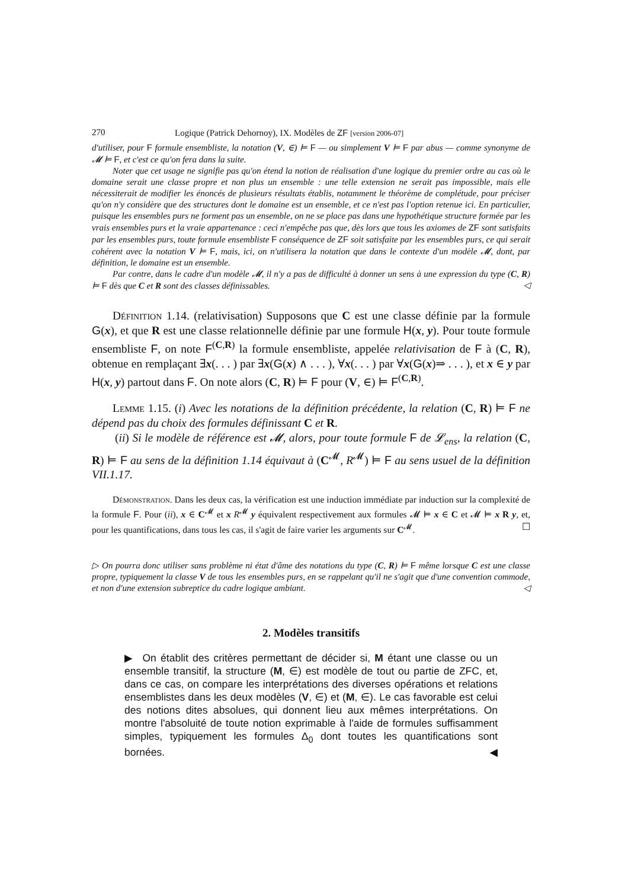270 Logique (Patrick Dehornoy), IX. Modèles de ZF [version 2006-07]
d'utiliser, pour F formule ensembliste, la notation (V, ∈) ⊨ F — ou simplement V ⊨ F par abus — comme synonyme de 𝓜 ⊨ F, et c'est ce qu'on fera dans la suite.
Noter que cet usage ne signifie pas qu'on étend la notion de réalisation d'une logique du premier ordre au cas où le domaine serait une classe propre et non plus un ensemble : une telle extension ne serait pas impossible, mais elle nécessiterait de modifier les énoncés de plusieurs résultats établis, notamment le théorème de complétude, pour préciser qu'on n'y considère que des structures dont le domaine est un ensemble, et ce n'est pas l'option retenue ici. En particulier, puisque les ensembles purs ne forment pas un ensemble, on ne se place pas dans une hypothétique structure formée par les vrais ensembles purs et la vraie appartenance : ceci n'empêche pas que, dès lors que tous les axiomes de ZF sont satisfaits par les ensembles purs, toute formule ensembliste F conséquence de ZF soit satisfaite par les ensembles purs, ce qui serait cohérent avec la notation V ⊨ F, mais, ici, on n'utilisera la notation que dans le contexte d'un modèle 𝓜, dont, par définition, le domaine est un ensemble.
Par contre, dans le cadre d'un modèle 𝓜, il n'y a pas de difficulté à donner un sens à une expression du type (C, R) ⊨ F dès que C et R sont des classes définissables. ◁
Définition 1.14. (relativisation) Supposons que C est une classe définie par la formule G(x), et que R est une classe relationnelle définie par une formule H(x, y). Pour toute formule ensembliste F, on note F<sup>(C,R)</sup> la formule ensembliste, appelée relativisation de F à (C, R), obtenue en remplaçant ∃x(. . . ) par ∃x(G(x) ∧ . . . ), ∀x(. . . ) par ∀x(G(x)⇒ . . . ), et x ∈ y par H(x, y) partout dans F. On note alors (C, R) ⊨ F pour (V, ∈) ⊨ F<sup>(C,R)</sup>.
Lemme 1.15. (i) Avec les notations de la définition précédente, la relation (C, R) ⊨ F ne dépend pas du choix des formules définissant C et R.
(ii) Si le modèle de référence est 𝓜, alors, pour toute formule F de 𝓛<sub>ens</sub>, la relation (C, R) ⊨ F au sens de la définition 1.14 équivaut à (C<sup>𝓜</sup>, R<sup>𝓜</sup>) ⊨ F au sens usuel de la définition VII.1.17.
Démonstration. Dans les deux cas, la vérification est une induction immédiate par induction sur la complexité de la formule F. Pour (ii), x ∈ C<sup>𝓜</sup> et x R<sup>𝓜</sup> y équivalent respectivement aux formules 𝓜 ⊨ x ∈ C et 𝓜 ⊨ x R y, et, pour les quantifications, dans tous les cas, il s'agit de faire varier les arguments sur C<sup>𝓜</sup>. ☐
▷ On pourra donc utiliser sans problème ni état d'âme des notations du type (C, R) ⊨ F même lorsque C est une classe propre, typiquement la classe V de tous les ensembles purs, en se rappelant qu'il ne s'agit que d'une convention commode, et non d'une extension subreptice du cadre logique ambiant. ◁
2. Modèles transitifs
▶ On établit des critères permettant de décider si, M étant une classe ou un ensemble transitif, la structure (M, ∈) est modèle de tout ou partie de ZFC, et, dans ce cas, on compare les interprétations des diverses opérations et relations ensemblistes dans les deux modèles (V, ∈) et (M, ∈). Le cas favorable est celui des notions dites absolues, qui donnent lieu aux mêmes interprétations. On montre l'absoluité de toute notion exprimable à l'aide de formules suffisamment simples, typiquement les formules Δ<sub>0</sub> dont toutes les quantifications sont bornées. ◀